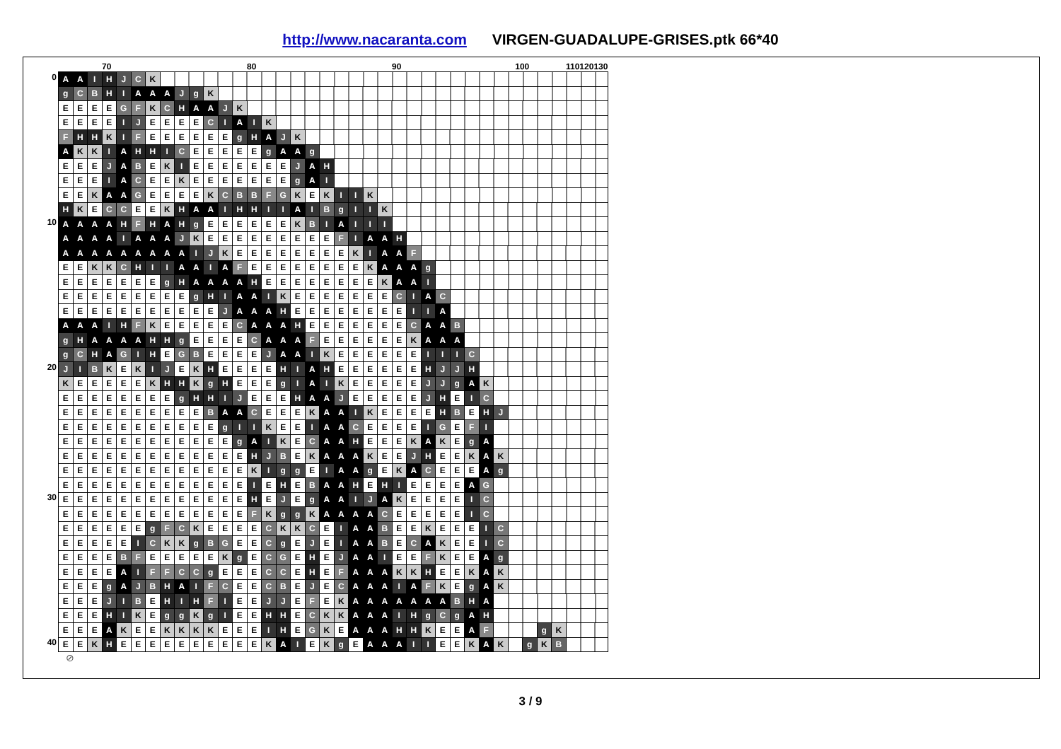http://www.nacaranta.com VIRGEN-GUADALUPE-GRISES.ptk 66*40
| | | | | 70 | | | | | | | | | | 80 | | | | | | | | | | 90 | | | | | | | | | 100 | | | | | 110 | 120 | 130 |
| --- | --- | --- | --- | --- | --- | --- | --- | --- | --- | --- | --- | --- | --- | --- | --- | --- | --- | --- | --- | --- | --- | --- | --- | --- | --- | --- | --- | --- | --- | --- | --- | --- | --- | --- | --- | --- | --- | --- | --- | --- |
| 0 | A | A | I | H | J | C | K | | | | | | | | | | | | | | | | | | | | | | | | | | | | | | | | | |
| | g | C | B | H | I | A | A | A | J | g | K | | | | | | | | | | | | | | | | | | | | | | | | | | | | | |
| | E | E | E | E | G | F | K | C | H | A | A | J | K | | | | | | | | | | | | | | | | | | | | | | | | | | | |
| | E | E | E | E | I | J | E | E | E | E | C | I | A | I | K | | | | | | | | | | | | | | | | | | | | | | | | | |
| | F | H | H | K | I | F | E | E | E | E | E | E | g | H | A | J | K | | | | | | | | | | | | | | | | | | | | | | | |
| | A | K | K | I | A | H | H | I | C | E | E | E | E | E | g | A | A | g | | | | | | | | | | | | | | | | | | | | | | |
| | E | E | E | J | A | B | E | K | I | E | E | E | E | E | E | E | J | A | H | | | | | | | | | | | | | | | | | | | | | |
| | E | E | E | I | A | C | E | E | K | E | E | E | E | E | E | E | g | A | I | | | | | | | | | | | | | | | | | | | | | |
| | E | E | K | A | A | G | E | E | E | E | K | C | B | B | F | G | K | E | K | I | I | K | | | | | | | | | | | | | | | | | | |
| | H | K | E | C | C | E | E | K | H | A | A | I | H | H | I | I | A | I | B | g | I | I | K | | | | | | | | | | | | | | | | | |
| 10 | A | A | A | A | H | F | H | A | H | g | E | E | E | E | E | E | K | B | I | A | I | I | I | | | | | | | | | | | | | | | | | |
| | A | A | A | A | I | A | A | A | J | K | E | E | E | E | E | E | E | E | E | F | I | A | A | H | | | | | | | | | | | | | | | | |
| | A | A | A | A | A | A | A | A | A | I | J | K | E | E | E | E | E | E | E | E | K | I | A | A | F | | | | | | | | | | | | | | | |
| | E | E | K | K | C | H | I | I | A | A | I | A | F | E | E | E | E | E | E | E | E | K | A | A | A | g | | | | | | | | | | | | | | |
| | E | E | E | E | E | E | E | g | H | A | A | A | A | H | E | E | E | E | E | E | E | E | K | A | A | I | | | | | | | | | | | | | | |
| | E | E | E | E | E | E | E | E | E | g | H | I | A | A | I | K | E | E | E | E | E | E | E | C | I | A | C | | | | | | | | | | | | | |
| | E | E | E | E | E | E | E | E | E | E | E | J | A | A | A | H | E | E | E | E | E | E | E | E | I | I | A | | | | | | | | | | | | | |
| | A | A | A | I | H | F | K | E | E | E | E | E | C | A | A | A | H | E | E | E | E | E | E | E | C | A | A | B | | | | | | | | | | | | |
| | g | H | A | A | A | A | H | H | g | E | E | E | E | C | A | A | A | F | E | E | E | E | E | E | K | A | A | A | | | | | | | | | | | | |
| | g | C | H | A | G | I | H | E | G | B | E | E | E | E | J | A | A | I | K | E | E | E | E | E | E | I | I | I | C | | | | | | | | | | | |
| 20 | J | I | B | K | E | K | I | J | E | K | H | E | E | E | E | H | I | A | H | E | E | E | E | E | E | H | J | J | H | | | | | | | | | | | |
| | K | E | E | E | E | E | K | H | H | K | g | H | E | E | E | g | I | A | I | K | E | E | E | E | E | J | J | g | A | K | | | | | | | | | | |
| | E | E | E | E | E | E | E | E | g | H | H | I | J | E | E | E | H | A | A | J | E | E | E | E | E | J | H | E | I | C | | | | | | | | | | |
| | E | E | E | E | E | E | E | E | E | E | B | A | A | C | E | E | E | K | A | A | I | K | E | E | E | E | H | B | E | H | J | | | | | | | | | |
| | E | E | E | E | E | E | E | E | E | E | E | g | I | I | K | E | E | I | A | A | C | E | E | E | E | I | G | E | F | I | | | | | | | | | | |
| | E | E | E | E | E | E | E | E | E | E | E | E | g | A | I | K | E | C | A | A | H | E | E | E | K | A | K | E | g | A | | | | | | | | | | |
| | E | E | E | E | E | E | E | E | E | E | E | E | E | H | J | B | E | K | A | A | A | K | E | E | J | H | E | E | K | A | K | | | | | | | | | |
| | E | E | E | E | E | E | E | E | E | E | E | E | E | K | I | g | g | E | I | A | A | g | E | K | A | C | E | E | E | A | g | | | | | | | | | |
| | E | E | E | E | E | E | E | E | E | E | E | E | E | I | E | H | E | B | A | A | H | E | H | I | E | E | E | E | A | G | | | | | | | | | | |
| 30 | E | E | E | E | E | E | E | E | E | E | E | E | E | H | E | J | E | g | A | A | I | J | A | K | E | E | E | E | I | C | | | | | | | | | | |
| | E | E | E | E | E | E | E | E | E | E | E | E | E | F | K | g | g | K | A | A | A | A | C | E | E | E | E | E | I | C | | | | | | | | | | |
| | E | E | E | E | E | E | g | F | C | K | E | E | E | E | C | K | K | C | E | I | A | A | B | E | E | K | E | E | E | I | C | | | | | | | | | |
| | E | E | E | E | E | I | C | K | K | g | B | G | E | E | C | g | E | J | E | I | A | A | B | E | C | A | K | E | E | I | C | | | | | | | | | |
| | E | E | E | E | B | F | E | E | E | E | E | K | g | E | C | G | E | H | E | J | A | A | I | E | E | F | K | E | E | A | g | | | | | | | | | |
| | E | E | E | E | A | I | F | F | C | C | g | E | E | E | C | C | E | H | E | F | A | A | A | K | K | H | E | E | K | A | K | | | | | | | | | |
| | E | E | E | g | A | J | B | H | A | I | F | C | E | E | C | B | E | J | E | C | A | A | A | I | A | F | K | E | g | A | K | | | | | | | | | |
| | E | E | E | J | I | B | E | H | I | H | F | I | E | E | J | J | E | F | E | K | A | A | A | A | A | A | A | B | H | A | | | | | | | | | | |
| | E | E | E | H | I | K | E | g | g | K | g | I | E | E | H | H | E | C | K | K | A | A | A | I | H | g | C | g | A | H | | | | | | | | | | |
| | E | E | E | A | K | E | E | K | K | K | K | E | E | E | I | H | E | G | K | E | A | A | A | H | H | K | E | E | A | F | | | | | g | K | | | | |
| 40 | E | E | K | H | E | E | E | E | E | E | E | E | E | E | K | A | I | E | K | g | E | A | A | A | I | I | E | E | K | A | K | | | g | K | B | | | | |
⊘
3 / 9